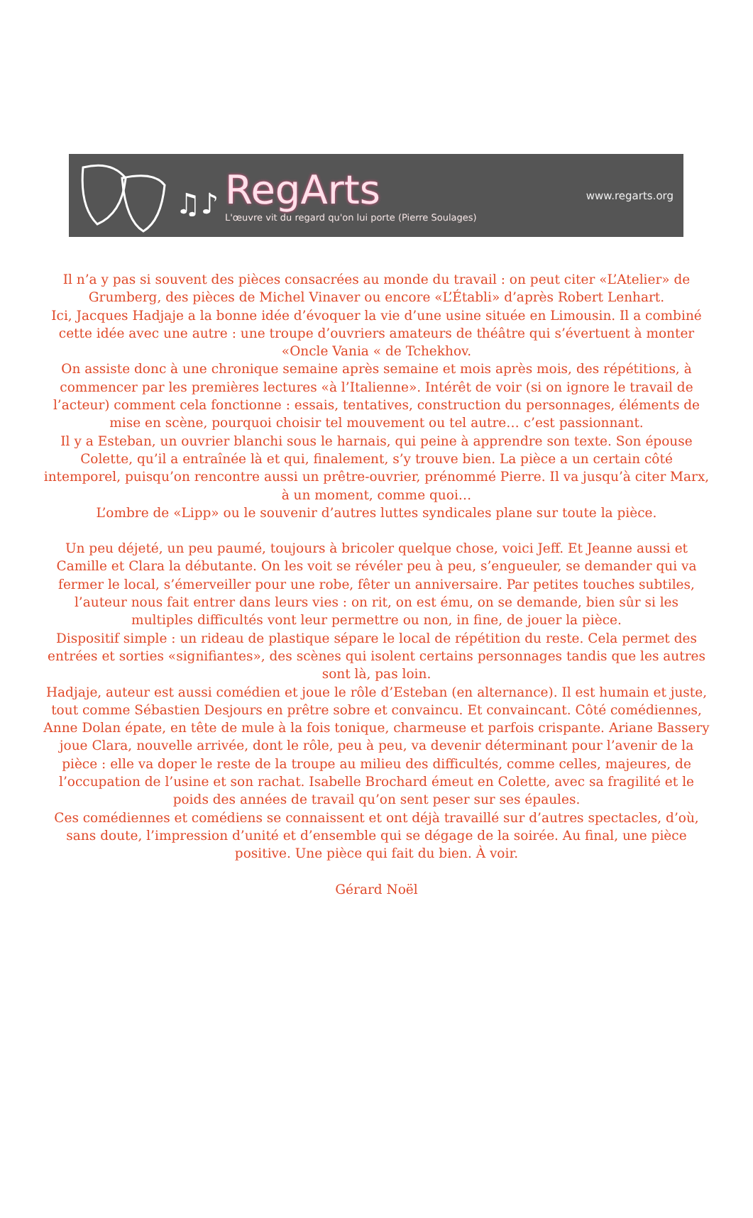♫♪
RegArts
L'œuvre vit du regard qu'on lui porte (Pierre Soulages)
www.regarts.org
Il n’a y pas si souvent des pièces consacrées au monde du travail : on peut citer «L’Atelier» de Grumberg, des pièces de Michel Vinaver ou encore «L’Établi» d’après Robert Lenhart.
Ici, Jacques Hadjaje a la bonne idée d’évoquer la vie d’une usine située en Limousin. Il a combiné cette idée avec une autre : une troupe d’ouvriers amateurs de théâtre qui s’évertuent à monter «Oncle Vania « de Tchekhov.
On assiste donc à une chronique semaine après semaine et mois après mois, des répétitions, à commencer par les premières lectures «à l’Italienne». Intérêt de voir (si on ignore le travail de l’acteur) comment cela fonctionne : essais, tentatives, construction du personnages, éléments de mise en scène, pourquoi choisir tel mouvement ou tel autre… c’est passionnant.
Il y a Esteban, un ouvrier blanchi sous le harnais, qui peine à apprendre son texte. Son épouse Colette, qu’il a entraînée là et qui, finalement, s’y trouve bien. La pièce a un certain côté intemporel, puisqu’on rencontre aussi un prêtre-ouvrier, prénommé Pierre. Il va jusqu’à citer Marx, à un moment, comme quoi…
L’ombre de «Lipp» ou le souvenir d’autres luttes syndicales plane sur toute la pièce.
Un peu déjeté, un peu paumé, toujours à bricoler quelque chose, voici Jeff. Et Jeanne aussi et Camille et Clara la débutante. On les voit se révéler peu à peu, s’engueuler, se demander qui va fermer le local, s’émerveiller pour une robe, fêter un anniversaire. Par petites touches subtiles, l’auteur nous fait entrer dans leurs vies : on rit, on est ému, on se demande, bien sûr si les multiples difficultés vont leur permettre ou non, in fine, de jouer la pièce.
Dispositif simple : un rideau de plastique sépare le local de répétition du reste. Cela permet des entrées et sorties «signifiantes», des scènes qui isolent certains personnages tandis que les autres sont là, pas loin.
Hadjaje, auteur est aussi comédien et joue le rôle d’Esteban (en alternance). Il est humain et juste, tout comme Sébastien Desjours en prêtre sobre et convaincu. Et convaincant. Côté comédiennes, Anne Dolan épate, en tête de mule à la fois tonique, charmeuse et parfois crispante. Ariane Bassery joue Clara, nouvelle arrivée, dont le rôle, peu à peu, va devenir déterminant pour l’avenir de la pièce : elle va doper le reste de la troupe au milieu des difficultés, comme celles, majeures, de l’occupation de l’usine et son rachat. Isabelle Brochard émeut en Colette, avec sa fragilité et le poids des années de travail qu’on sent peser sur ses épaules.
Ces comédiennes et comédiens se connaissent et ont déjà travaillé sur d’autres spectacles, d’où, sans doute, l’impression d’unité et d’ensemble qui se dégage de la soirée. Au final, une pièce positive. Une pièce qui fait du bien. À voir.
Gérard Noël